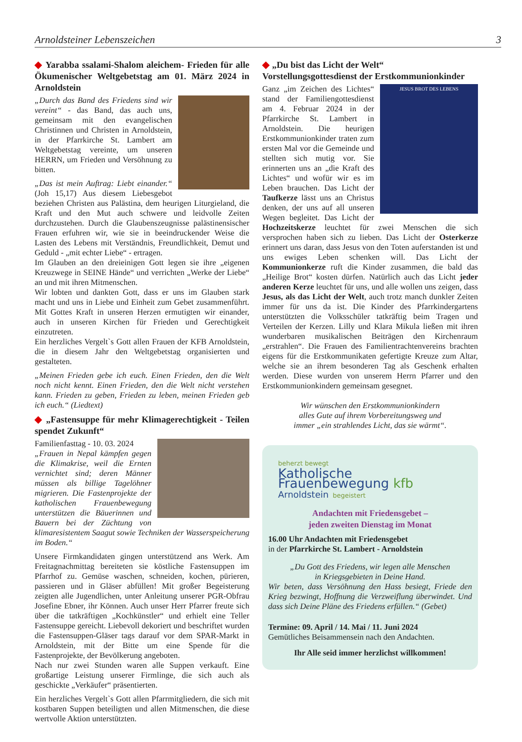Arnoldsteiner Lebenszeichen 3
◆ Yarabba ssalami-Shalom aleichem- Frieden für alle Ökumenischer Weltgebetstag am 01. März 2024 in Arnoldstein
„Durch das Band des Friedens sind wir vereint“ - das Band, das auch uns, gemeinsam mit den evangelischen Christinnen und Christen in Arnoldstein, in der Pfarrkirche St. Lambert am Weltgebetstag vereinte, um unseren HERRN, um Frieden und Versöhnung zu bitten.
„Das ist mein Auftrag: Liebt einander.“ (Joh 15,17) Aus diesem Liebesgebot beziehen Christen aus Palästina, dem heurigen Liturgieland, die Kraft und den Mut auch schwere und leidvolle Zeiten durchzustehen. Durch die Glaubenszeugnisse palästinensischer Frauen erfuhren wir, wie sie in beeindruckender Weise die Lasten des Lebens mit Verständnis, Freundlichkeit, Demut und Geduld - „mit echter Liebe“ - ertragen.
Im Glauben an den dreieinigen Gott legen sie ihre „eigenen Kreuzwege in SEINE Hände“ und verrichten „Werke der Liebe“ an und mit ihren Mitmenschen.
Wir lobten und dankten Gott, dass er uns im Glauben stark macht und uns in Liebe und Einheit zum Gebet zusammenführt. Mit Gottes Kraft in unseren Herzen ermutigten wir einander, auch in unseren Kirchen für Frieden und Gerechtigkeit einzutreten.
Ein herzliches Vergelt`s Gott allen Frauen der KFB Arnoldstein, die in diesem Jahr den Weltgebetstag organisierten und gestalteten.
„Meinen Frieden gebe ich euch. Einen Frieden, den die Welt noch nicht kennt. Einen Frieden, den die Welt nicht verstehen kann. Frieden zu geben, Frieden zu leben, meinen Frieden geb ich euch.“ (Liedtext)
◆ „Fastensuppe für mehr Klimagerechtigkeit - Teilen spendet Zukunft“
Familienfasttag - 10. 03. 2024
„Frauen in Nepal kämpfen gegen die Klimakrise, weil die Ernten vernichtet sind; deren Männer müssen als billige Tagelöhner migrieren. Die Fastenprojekte der katholischen Frauenbewegung unterstützen die Bäuerinnen und Bauern bei der Züchtung von klimaresistentem Saagut sowie Techniken der Wasserspeicherung im Boden.“
Unsere Firmkandidaten gingen unterstützend ans Werk. Am Freitagnachmittag bereiteten sie köstliche Fastensuppen im Pfarrhof zu. Gemüse waschen, schneiden, kochen, pürieren, passieren und in Gläser abfüllen! Mit großer Begeisterung zeigten alle Jugendlichen, unter Anleitung unserer PGR-Obfrau Josefine Ebner, ihr Können. Auch unser Herr Pfarrer freute sich über die tatkräftigen „Kochkünstler“ und erhielt eine Teller Fastensuppe gereicht. Liebevoll dekoriert und beschriftet wurden die Fastensuppen-Gläser tags darauf vor dem SPAR-Markt in Arnoldstein, mit der Bitte um eine Spende für die Fastenprojekte, der Bevölkerung angeboten.
Nach nur zwei Stunden waren alle Suppen verkauft. Eine großartige Leistung unserer Firmlinge, die sich auch als geschickte „Verkäufer“ präsentierten.
Ein herzliches Vergelt`s Gott allen Pfarrmitgliedern, die sich mit kostbaren Suppen beteiligten und allen Mitmenschen, die diese wertvolle Aktion unterstützten.
◆ „Du bist das Licht der Welt“
Vorstellungsgottesdienst der Erstkommunionkinder
JESUS BROT DES LEBENS
Ganz „im Zeichen des Lichtes“ stand der Familiengottesdienst am 4. Februar 2024 in der Pfarrkirche St. Lambert in Arnoldstein. Die heurigen Erstkommunionkinder traten zum ersten Mal vor die Gemeinde und stellten sich mutig vor. Sie erinnerten uns an „die Kraft des Lichtes“ und wofür wir es im Leben brauchen. Das Licht der Taufkerze lässt uns an Christus denken, der uns auf all unseren Wegen begleitet. Das Licht der Hochzeitskerze leuchtet für zwei Menschen die sich versprochen haben sich zu lieben. Das Licht der Osterkerze erinnert uns daran, dass Jesus von den Toten auferstanden ist und uns ewiges Leben schenken will. Das Licht der Kommunionkerze ruft die Kinder zusammen, die bald das „Heilige Brot“ kosten dürfen. Natürlich auch das Licht jeder anderen Kerze leuchtet für uns, und alle wollen uns zeigen, dass Jesus, als das Licht der Welt, auch trotz manch dunkler Zeiten immer für uns da ist. Die Kinder des Pfarrkindergartens unterstützten die Volksschüler tatkräftig beim Tragen und Verteilen der Kerzen. Lilly und Klara Mikula ließen mit ihren wunderbaren musikalischen Beiträgen den Kirchenraum „erstrahlen“. Die Frauen des Familientrachtenvereins brachten eigens für die Erstkommunikaten gefertigte Kreuze zum Altar, welche sie an ihrem besonderen Tag als Geschenk erhalten werden. Diese wurden von unserem Herrn Pfarrer und den Erstkommunionkindern gemeinsam gesegnet.
Wir wünschen den Erstkommunionkindern
alles Gute auf ihrem Vorbereitungsweg und
immer „ein strahlendes Licht, das sie wärmt“.
beherzt bewegt
Katholische Frauenbewegung kfb
Arnoldstein begeistert
Andachten mit Friedensgebet –
jeden zweiten Dienstag im Monat
16.00 Uhr Andachten mit Friedensgebet
in der Pfarrkirche St. Lambert - Arnoldstein
„Du Gott des Friedens, wir legen alle Menschen
in Kriegsgebieten in Deine Hand.
Wir beten, dass Versöhnung den Hass besiegt, Friede den Krieg bezwingt, Hoffnung die Verzweiflung überwindet. Und dass sich Deine Pläne des Friedens erfüllen.“ (Gebet)
Termine: 09. April / 14. Mai / 11. Juni 2024
Gemütliches Beisammensein nach den Andachten.
Ihr Alle seid immer herzlichst willkommen!